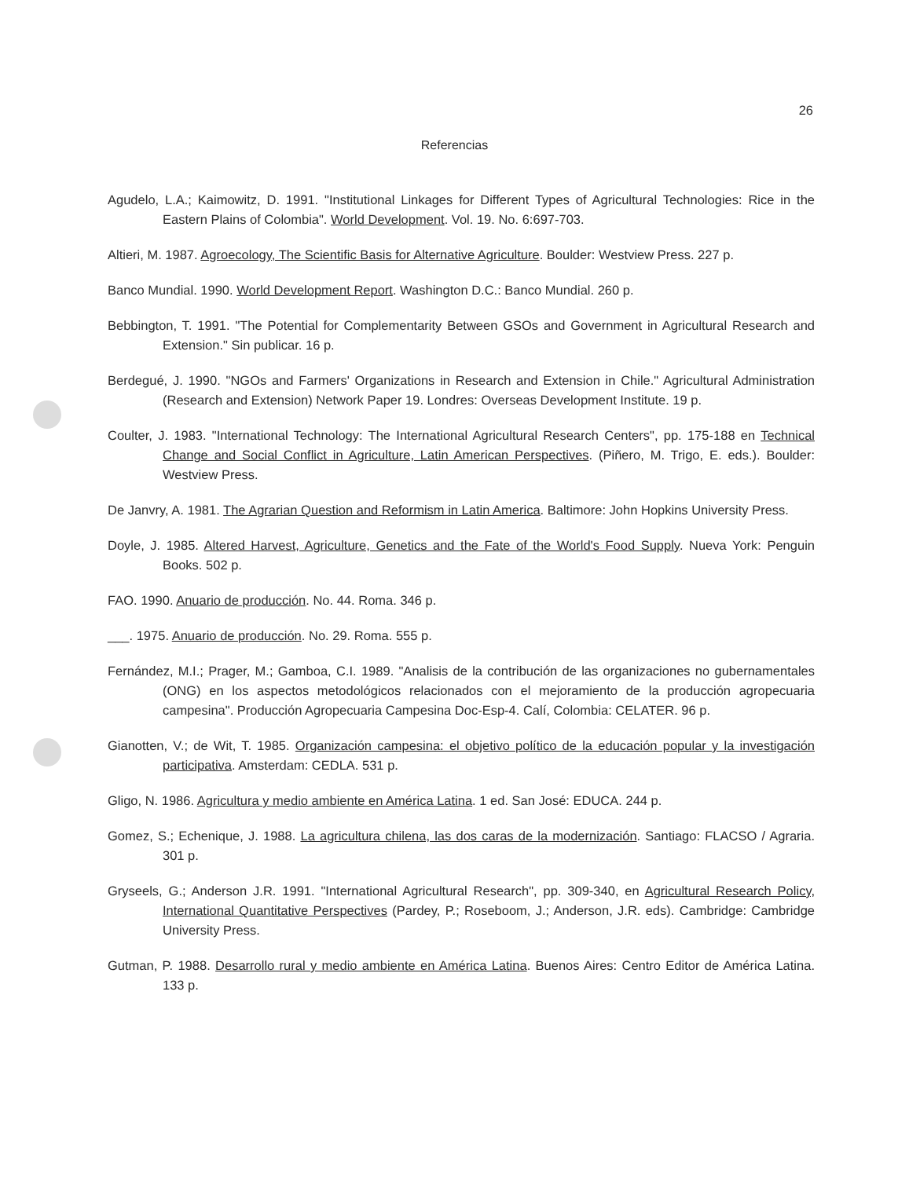26
Referencias
Agudelo, L.A.; Kaimowitz, D. 1991. "Institutional Linkages for Different Types of Agricultural Technologies: Rice in the Eastern Plains of Colombia". World Development. Vol. 19. No. 6:697-703.
Altieri, M. 1987. Agroecology, The Scientific Basis for Alternative Agriculture. Boulder: Westview Press. 227 p.
Banco Mundial. 1990. World Development Report. Washington D.C.: Banco Mundial. 260 p.
Bebbington, T. 1991. "The Potential for Complementarity Between GSOs and Government in Agricultural Research and Extension." Sin publicar. 16 p.
Berdegué, J. 1990. "NGOs and Farmers' Organizations in Research and Extension in Chile." Agricultural Administration (Research and Extension) Network Paper 19. Londres: Overseas Development Institute. 19 p.
Coulter, J. 1983. "International Technology: The International Agricultural Research Centers", pp. 175-188 en Technical Change and Social Conflict in Agriculture, Latin American Perspectives. (Piñero, M. Trigo, E. eds.). Boulder: Westview Press.
De Janvry, A. 1981. The Agrarian Question and Reformism in Latin America. Baltimore: John Hopkins University Press.
Doyle, J. 1985. Altered Harvest, Agriculture, Genetics and the Fate of the World's Food Supply. Nueva York: Penguin Books. 502 p.
FAO. 1990. Anuario de producción. No. 44. Roma. 346 p.
___. 1975. Anuario de producción. No. 29. Roma. 555 p.
Fernández, M.I.; Prager, M.; Gamboa, C.I. 1989. "Analisis de la contribución de las organizaciones no gubernamentales (ONG) en los aspectos metodológicos relacionados con el mejoramiento de la producción agropecuaria campesina". Producción Agropecuaria Campesina Doc-Esp-4. Calí, Colombia: CELATER. 96 p.
Gianotten, V.; de Wit, T. 1985. Organización campesina: el objetivo político de la educación popular y la investigación participativa. Amsterdam: CEDLA. 531 p.
Gligo, N. 1986. Agricultura y medio ambiente en América Latina. 1 ed. San José: EDUCA. 244 p.
Gomez, S.; Echenique, J. 1988. La agricultura chilena, las dos caras de la modernización. Santiago: FLACSO / Agraria. 301 p.
Gryseels, G.; Anderson J.R. 1991. "International Agricultural Research", pp. 309-340, en Agricultural Research Policy, International Quantitative Perspectives (Pardey, P.; Roseboom, J.; Anderson, J.R. eds). Cambridge: Cambridge University Press.
Gutman, P. 1988. Desarrollo rural y medio ambiente en América Latina. Buenos Aires: Centro Editor de América Latina. 133 p.